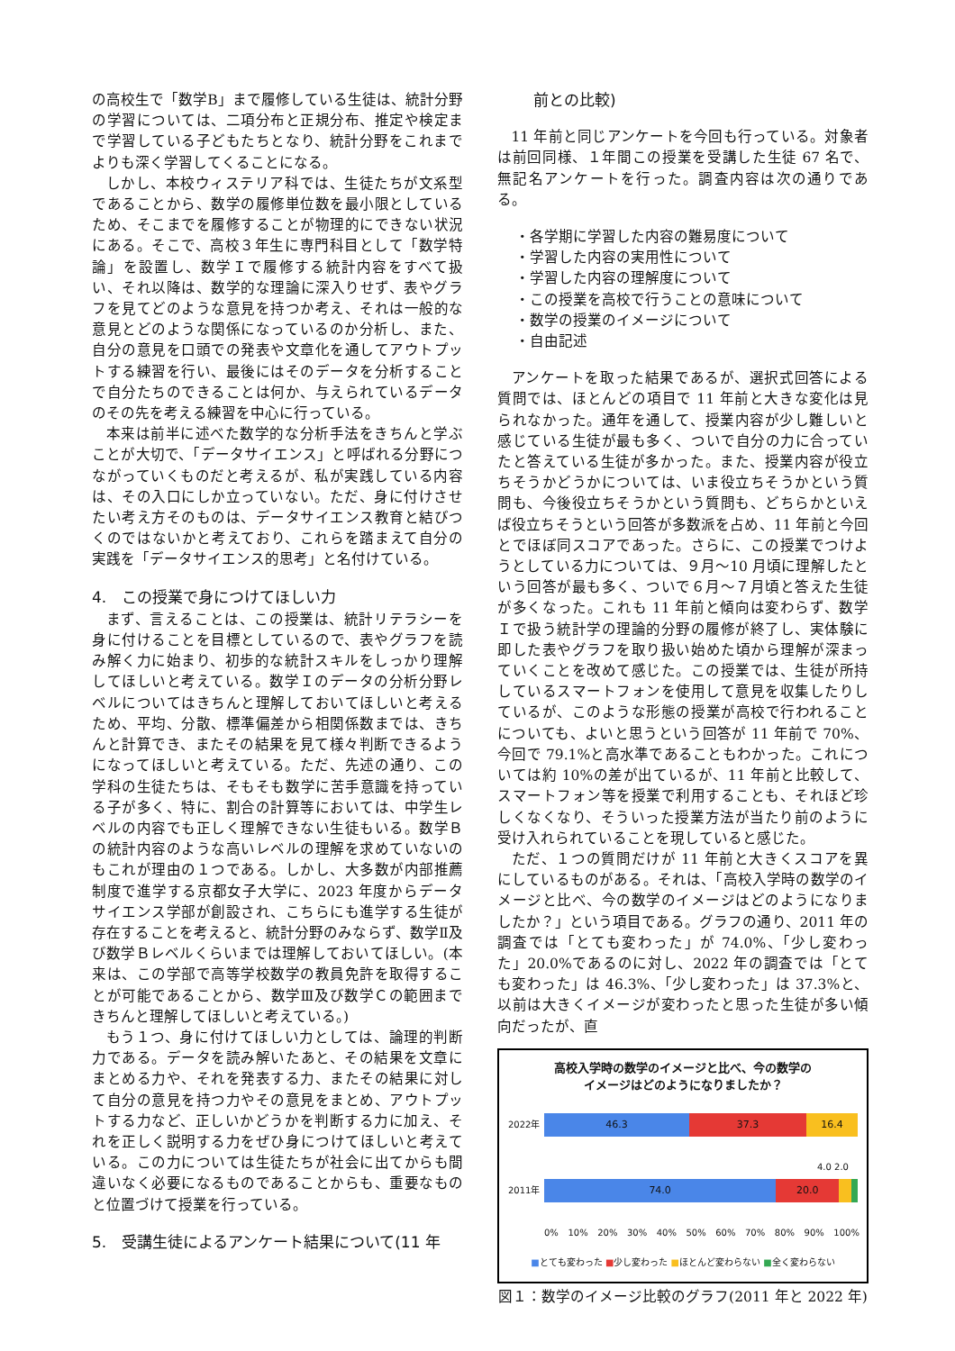の高校生で「数学B」まで履修している生徒は、統計分野の学習については、二項分布と正規分布、推定や検定まで学習している子どもたちとなり、統計分野をこれまでよりも深く学習してくることになる。
しかし、本校ウィステリア科では、生徒たちが文系型であることから、数学の履修単位数を最小限としているため、そこまでを履修することが物理的にできない状況にある。そこで、高校３年生に専門科目として「数学特論」を設置し、数学Ｉで履修する統計内容をすべて扱い、それ以降は、数学的な理論に深入りせず、表やグラフを見てどのような意見を持つか考え、それは一般的な意見とどのような関係になっているのか分析し、また、自分の意見を口頭での発表や文章化を通してアウトプットする練習を行い、最後にはそのデータを分析することで自分たちのできることは何か、与えられているデータのその先を考える練習を中心に行っている。
本来は前半に述べた数学的な分析手法をきちんと学ぶことが大切で、「データサイエンス」と呼ばれる分野につながっていくものだと考えるが、私が実践している内容は、その入口にしか立っていない。ただ、身に付けさせたい考え方そのものは、データサイエンス教育と結びつくのではないかと考えており、これらを踏まえて自分の実践を「データサイエンス的思考」と名付けている。
4.　この授業で身につけてほしい力
まず、言えることは、この授業は、統計リテラシーを身に付けることを目標としているので、表やグラフを読み解く力に始まり、初歩的な統計スキルをしっかり理解してほしいと考えている。数学Ｉのデータの分析分野レベルについてはきちんと理解しておいてほしいと考えるため、平均、分散、標準偏差から相関係数までは、きちんと計算でき、またその結果を見て様々判断できるようになってほしいと考えている。ただ、先述の通り、この学科の生徒たちは、そもそも数学に苦手意識を持っている子が多く、特に、割合の計算等においては、中学生レベルの内容でも正しく理解できない生徒もいる。数学Ｂの統計内容のような高いレベルの理解を求めていないのもこれが理由の１つである。しかし、大多数が内部推薦制度で進学する京都女子大学に、2023 年度からデータサイエンス学部が創設され、こちらにも進学する生徒が存在することを考えると、統計分野のみならず、数学Ⅱ及び数学Ｂレベルくらいまでは理解しておいてほしい。(本来は、この学部で高等学校数学の教員免許を取得することが可能であることから、数学Ⅲ及び数学Ｃの範囲まできちんと理解してほしいと考えている。)
もう１つ、身に付けてほしい力としては、論理的判断力である。データを読み解いたあと、その結果を文章にまとめる力や、それを発表する力、またその結果に対して自分の意見を持つ力やその意見をまとめ、アウトプットする力など、正しいかどうかを判断する力に加え、それを正しく説明する力をぜひ身につけてほしいと考えている。この力については生徒たちが社会に出てからも間違いなく必要になるものであることからも、重要なものと位置づけて授業を行っている。
5.　受講生徒によるアンケート結果について(11 年
前との比較)
11 年前と同じアンケートを今回も行っている。対象者は前回同様、１年間この授業を受講した生徒 67 名で、無記名アンケートを行った。調査内容は次の通りである。
・各学期に学習した内容の難易度について
・学習した内容の実用性について
・学習した内容の理解度について
・この授業を高校で行うことの意味について
・数学の授業のイメージについて
・自由記述
アンケートを取った結果であるが、選択式回答による質問では、ほとんどの項目で 11 年前と大きな変化は見られなかった。通年を通して、授業内容が少し難しいと感じている生徒が最も多く、ついで自分の力に合っていたと答えている生徒が多かった。また、授業内容が役立ちそうかどうかについては、いま役立ちそうかという質問も、今後役立ちそうかという質問も、どちらかといえば役立ちそうという回答が多数派を占め、11 年前と今回とでほぼ同スコアであった。さらに、この授業でつけようとしている力については、９月〜10 月頃に理解したという回答が最も多く、ついで６月〜７月頃と答えた生徒が多くなった。これも 11 年前と傾向は変わらず、数学Ｉで扱う統計学の理論的分野の履修が終了し、実体験に即した表やグラフを取り扱い始めた頃から理解が深まっていくことを改めて感じた。この授業では、生徒が所持しているスマートフォンを使用して意見を収集したりしているが、このような形態の授業が高校で行われることについても、よいと思うという回答が 11 年前で 70%、今回で 79.1%と高水準であることもわかった。これについては約 10%の差が出ているが、11 年前と比較して、スマートフォン等を授業で利用することも、それほど珍しくなくなり、そういった授業方法が当たり前のように受け入れられていることを現していると感じた。
ただ、１つの質問だけが 11 年前と大きくスコアを異にしているものがある。それは、「高校入学時の数学のイメージと比べ、今の数学のイメージはどのようになりましたか？」という項目である。グラフの通り、2011 年の調査では「とても変わった」が 74.0%、「少し変わった」20.0%であるのに対し、2022 年の調査では「とても変わった」は 46.3%、「少し変わった」は 37.3%と、以前は大きくイメージが変わったと思った生徒が多い傾向だったが、直
高校入学時の数学のイメージと比べ、今の数学の
イメージはどのようになりましたか？
2022年
46.3 37.3 16.4
4.0 2.0
2011年
74.0 20.0
0% 10% 20% 30% 40% 50% 60% 70% 80% 90% 100%
■とても変わった ■少し変わった ■ほとんど変わらない ■全く変わらない
図１：数学のイメージ比較のグラフ(2011 年と 2022 年)